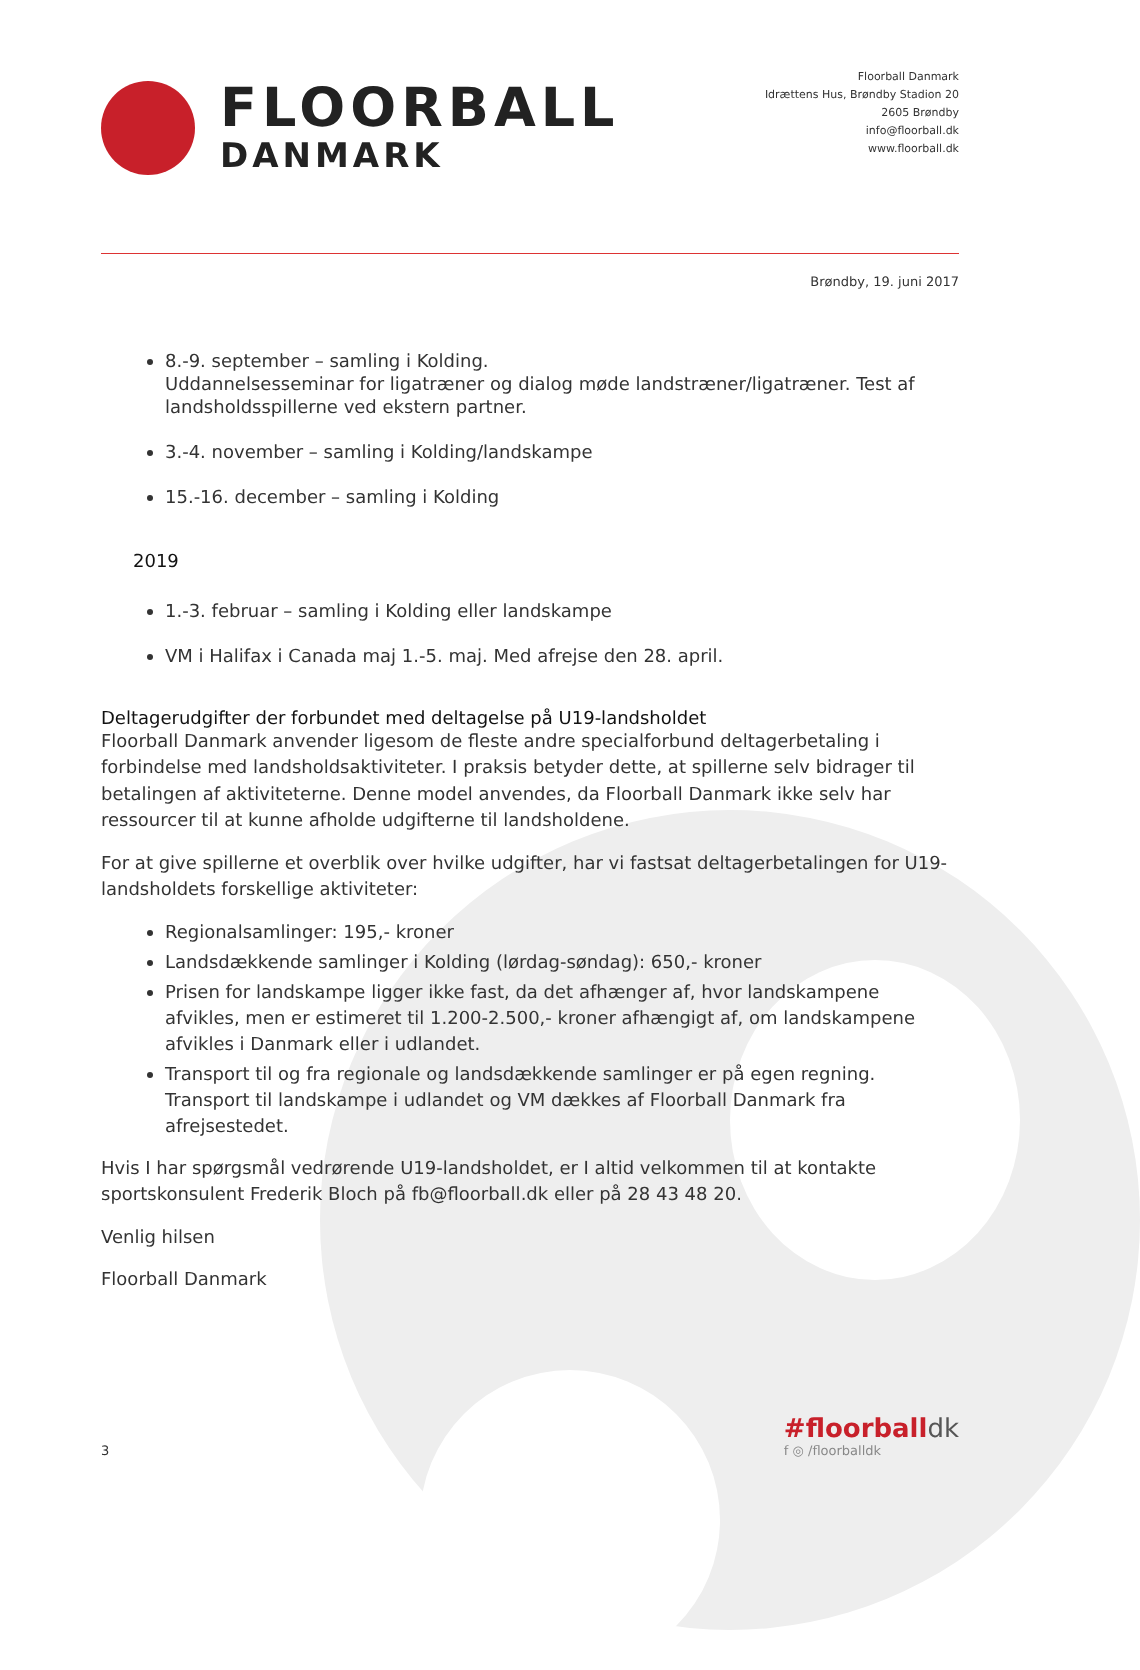FLOORBALL
DANMARK
Floorball Danmark
Idrættens Hus, Brøndby Stadion 20
2605 Brøndby
info@floorball.dk
www.floorball.dk
Brøndby, 19. juni 2017
8.-9. september – samling i Kolding.
Uddannelsesseminar for ligatræner og dialog møde landstræner/ligatræner. Test af landsholdsspillerne ved ekstern partner.
3.-4. november – samling i Kolding/landskampe
15.-16. december – samling i Kolding
2019
1.-3. februar – samling i Kolding eller landskampe
VM i Halifax i Canada maj 1.-5. maj. Med afrejse den 28. april.
Deltagerudgifter der forbundet med deltagelse på U19-landsholdet
Floorball Danmark anvender ligesom de fleste andre specialforbund deltagerbetaling i forbindelse med landsholdsaktiviteter. I praksis betyder dette, at spillerne selv bidrager til betalingen af aktiviteterne. Denne model anvendes, da Floorball Danmark ikke selv har ressourcer til at kunne afholde udgifterne til landsholdene.
For at give spillerne et overblik over hvilke udgifter, har vi fastsat deltagerbetalingen for U19-landsholdets forskellige aktiviteter:
Regionalsamlinger: 195,- kroner
Landsdækkende samlinger i Kolding (lørdag-søndag): 650,- kroner
Prisen for landskampe ligger ikke fast, da det afhænger af, hvor landskampene afvikles, men er estimeret til 1.200-2.500,- kroner afhængigt af, om landskampene afvikles i Danmark eller i udlandet.
Transport til og fra regionale og landsdækkende samlinger er på egen regning. Transport til landskampe i udlandet og VM dækkes af Floorball Danmark fra afrejsestedet.
Hvis I har spørgsmål vedrørende U19-landsholdet, er I altid velkommen til at kontakte sportskonsulent Frederik Bloch på fb@floorball.dk eller på 28 43 48 20.
Venlig hilsen
Floorball Danmark
3
#floorballdk
f ◎ /floorballdk